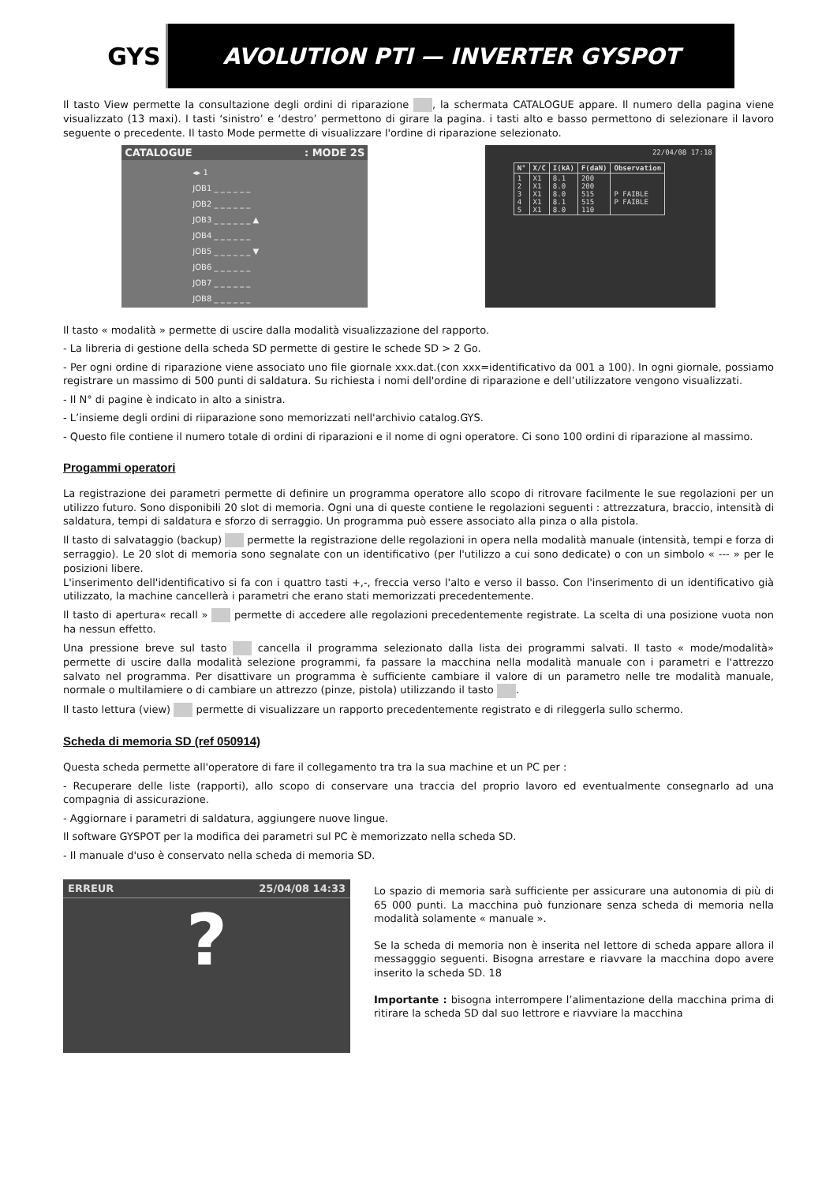GYS
AVOLUTION PTI — INVERTER GYSPOT
Il tasto View permette la consultazione degli ordini di riparazione , la schermata CATALOGUE appare. Il numero della pagina viene visualizzato (13 maxi). I tasti ‘sinistro’ e ‘destro’ permettono di girare la pagina. i tasti alto e basso permettono di selezionare il lavoro seguente o precedente. Il tasto Mode permette di visualizzare l'ordine di riparazione selezionato.
CATALOGUE: MODE 2S
◂▸ 1
JOB1 _ _ _ _ _ _
JOB2 _ _ _ _ _ _
JOB3 _ _ _ _ _ _ ▲
JOB4 _ _ _ _ _ _
JOB5 _ _ _ _ _ _ ▼
JOB6 _ _ _ _ _ _
JOB7 _ _ _ _ _ _
JOB8 _ _ _ _ _ _
22/04/08 17:18
| N° | X/C | I(kA) | F(daN) | Observation |
| --- | --- | --- | --- | --- |
| 1 2 3 4 5 | X1 X1 X1 X1 X1 | 8.1 8.0 8.0 8.1 8.0 | 200 200 515 515 110 | P FAIBLE P FAIBLE |
Il tasto « modalità » permette di uscire dalla modalità visualizzazione del rapporto.
- La libreria di gestione della scheda SD permette di gestire le schede SD > 2 Go.
- Per ogni ordine di riparazione viene associato uno file giornale xxx.dat.(con xxx=identificativo da 001 a 100). In ogni giornale, possiamo registrare un massimo di 500 punti di saldatura. Su richiesta i nomi dell'ordine di riparazione e dell’utilizzatore vengono visualizzati.
- Il N° di pagine è indicato in alto a sinistra.
- L’insieme degli ordini di riiparazione sono memorizzati nell'archivio catalog.GYS.
- Questo file contiene il numero totale di ordini di riparazioni e il nome di ogni operatore. Ci sono 100 ordini di riparazione al massimo.
Progammi operatori
La registrazione dei parametri permette di definire un programma operatore allo scopo di ritrovare facilmente le sue regolazioni per un utilizzo futuro. Sono disponibili 20 slot di memoria. Ogni una di queste contiene le regolazioni seguenti : attrezzatura, braccio, intensità di saldatura, tempi di saldatura e sforzo di serraggio. Un programma può essere associato alla pinza o alla pistola.
Il tasto di salvataggio (backup) permette la registrazione delle regolazioni in opera nella modalità manuale (intensità, tempi e forza di serraggio). Le 20 slot di memoria sono segnalate con un identificativo (per l'utilizzo a cui sono dedicate) o con un simbolo « --- » per le posizioni libere.
L'inserimento dell'identificativo si fa con i quattro tasti +,-, freccia verso l'alto e verso il basso. Con l'inserimento di un identificativo già utilizzato, la machine cancellerà i parametri che erano stati memorizzati precedentemente.
Il tasto di apertura« recall » permette di accedere alle regolazioni precedentemente registrate. La scelta di una posizione vuota non ha nessun effetto.
Una pressione breve sul tasto cancella il programma selezionato dalla lista dei programmi salvati. Il tasto « mode/modalità» permette di uscire dalla modalità selezione programmi, fa passare la macchina nella modalità manuale con i parametri e l'attrezzo salvato nel programma. Per disattivare un programma è sufficiente cambiare il valore di un parametro nelle tre modalità manuale, normale o multilamiere o di cambiare un attrezzo (pinze, pistola) utilizzando il tasto .
Il tasto lettura (view) permette di visualizzare un rapporto precedentemente registrato e di rileggerla sullo schermo.
Scheda di memoria SD (ref 050914)
Questa scheda permette all'operatore di fare il collegamento tra tra la sua machine et un PC per :
- Recuperare delle liste (rapporti), allo scopo di conservare una traccia del proprio lavoro ed eventualmente consegnarlo ad una compagnia di assicurazione.
- Aggiornare i parametri di saldatura, aggiungere nuove lingue.
Il software GYSPOT per la modifica dei parametri sul PC è memorizzato nella scheda SD.
- Il manuale d'uso è conservato nella scheda di memoria SD.
ERREUR 25/04/08 14:33
?
Lo spazio di memoria sarà sufficiente per assicurare una autonomia di più di 65 000 punti. La macchina può funzionare senza scheda di memoria nella modalità solamente « manuale ».
Se la scheda di memoria non è inserita nel lettore di scheda appare allora il messagggio seguenti. Bisogna arrestare e riavvare la macchina dopo avere inserito la scheda SD. 18
Importante : bisogna interrompere l’alimentazione della macchina prima di ritirare la scheda SD dal suo lettrore e riavviare la macchina